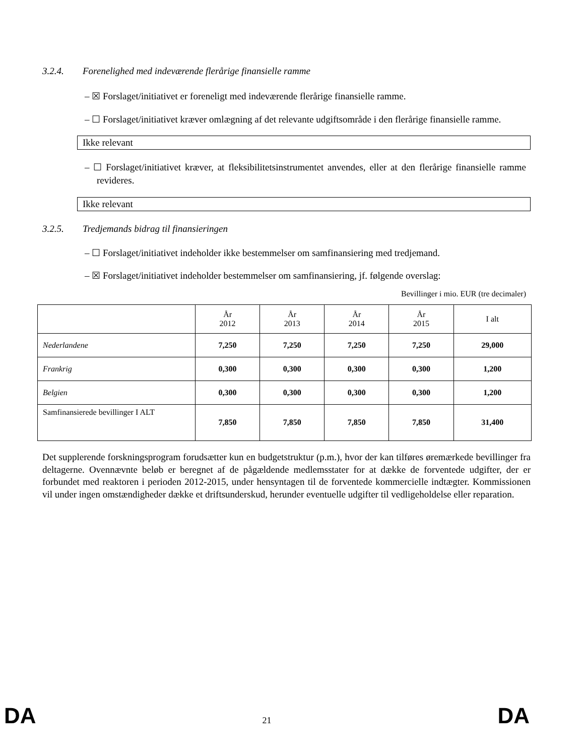3.2.4. Forenelighed med indeværende flerårige finansielle ramme
– ☒ Forslaget/initiativet er foreneligt med indeværende flerårige finansielle ramme.
– ☐ Forslaget/initiativet kræver omlægning af det relevante udgiftsområde i den flerårige finansielle ramme.
Ikke relevant
– ☐ Forslaget/initiativet kræver, at fleksibilitetsinstrumentet anvendes, eller at den flerårige finansielle ramme revideres.
Ikke relevant
3.2.5. Tredjemands bidrag til finansieringen
– ☐ Forslaget/initiativet indeholder ikke bestemmelser om samfinansiering med tredjemand.
– ☒ Forslaget/initiativet indeholder bestemmelser om samfinansiering, jf. følgende overslag:
Bevillinger i mio. EUR (tre decimaler)
| | År 2012 | År 2013 | År 2014 | År 2015 | I alt |
| --- | --- | --- | --- | --- | --- |
| Nederlandene | 7,250 | 7,250 | 7,250 | 7,250 | 29,000 |
| Frankrig | 0,300 | 0,300 | 0,300 | 0,300 | 1,200 |
| Belgien | 0,300 | 0,300 | 0,300 | 0,300 | 1,200 |
| Samfinansierede bevillinger I ALT | 7,850 | 7,850 | 7,850 | 7,850 | 31,400 |
Det supplerende forskningsprogram forudsætter kun en budgetstruktur (p.m.), hvor der kan tilføres øremærkede bevillinger fra deltagerne. Ovennævnte beløb er beregnet af de pågældende medlemsstater for at dække de forventede udgifter, der er forbundet med reaktoren i perioden 2012-2015, under hensyntagen til de forventede kommercielle indtægter. Kommissionen vil under ingen omstændigheder dække et driftsunderskud, herunder eventuelle udgifter til vedligeholdelse eller reparation.
DA 21 DA